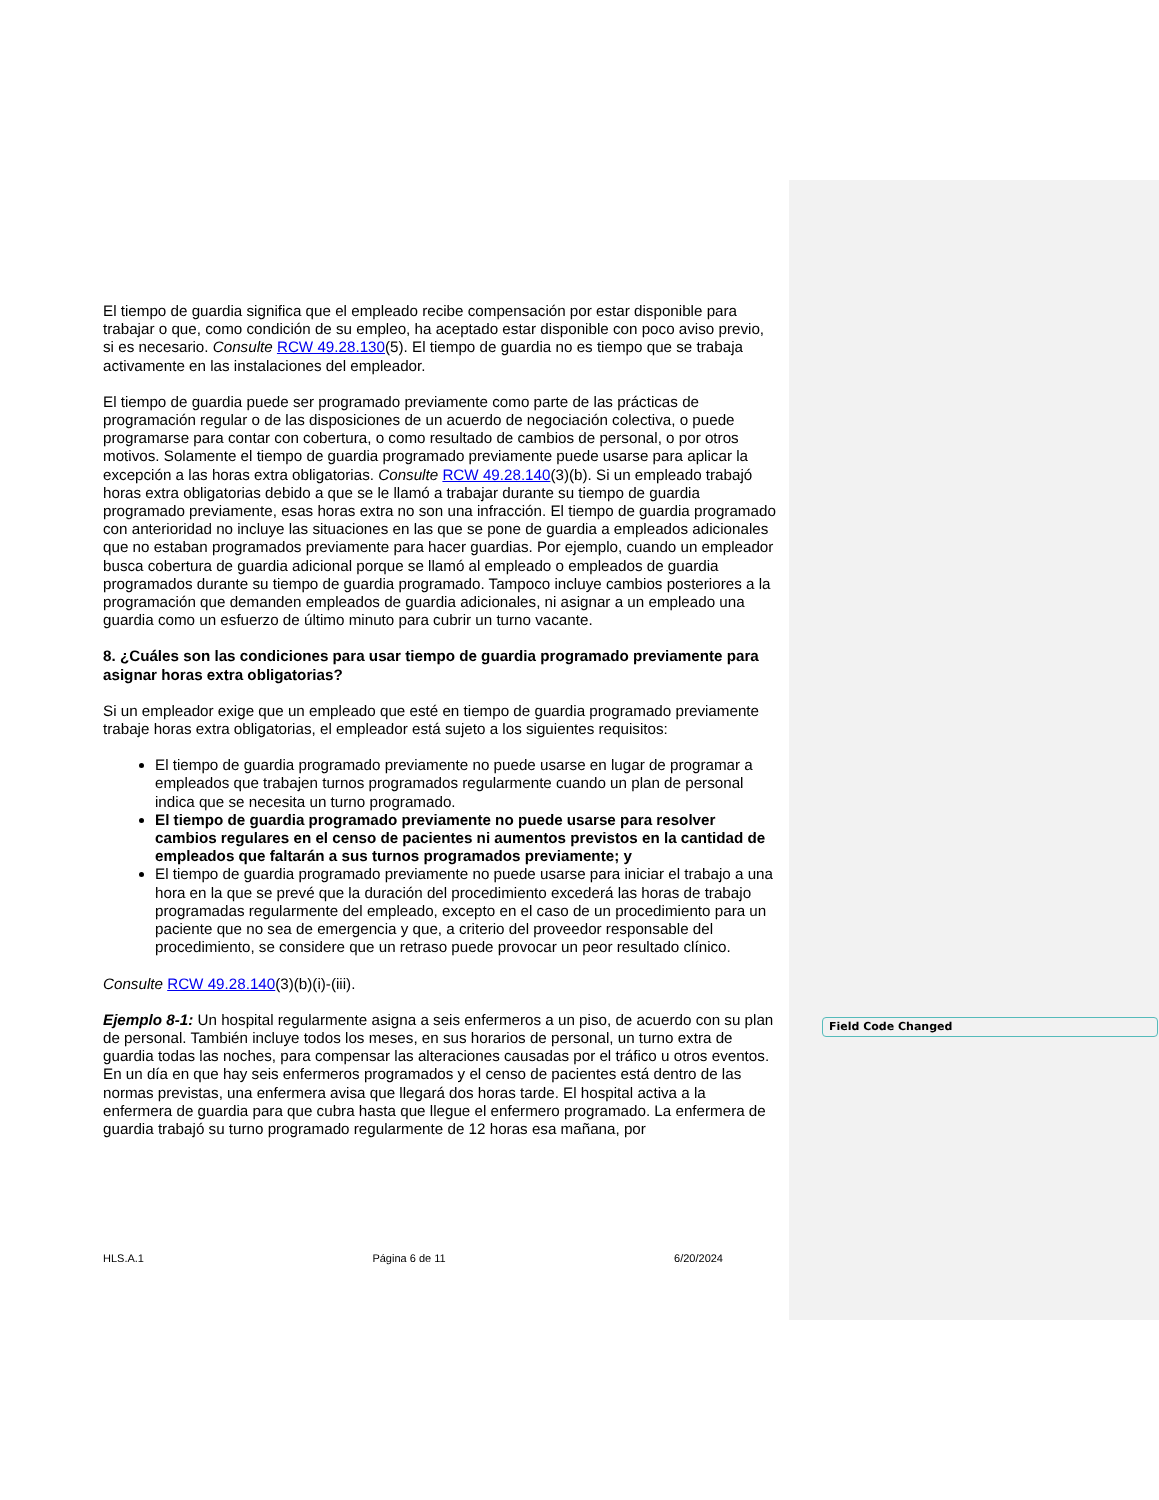El tiempo de guardia significa que el empleado recibe compensación por estar disponible para trabajar o que, como condición de su empleo, ha aceptado estar disponible con poco aviso previo, si es necesario. Consulte RCW 49.28.130(5). El tiempo de guardia no es tiempo que se trabaja activamente en las instalaciones del empleador.
El tiempo de guardia puede ser programado previamente como parte de las prácticas de programación regular o de las disposiciones de un acuerdo de negociación colectiva, o puede programarse para contar con cobertura, o como resultado de cambios de personal, o por otros motivos. Solamente el tiempo de guardia programado previamente puede usarse para aplicar la excepción a las horas extra obligatorias. Consulte RCW 49.28.140(3)(b). Si un empleado trabajó horas extra obligatorias debido a que se le llamó a trabajar durante su tiempo de guardia programado previamente, esas horas extra no son una infracción. El tiempo de guardia programado con anterioridad no incluye las situaciones en las que se pone de guardia a empleados adicionales que no estaban programados previamente para hacer guardias. Por ejemplo, cuando un empleador busca cobertura de guardia adicional porque se llamó al empleado o empleados de guardia programados durante su tiempo de guardia programado. Tampoco incluye cambios posteriores a la programación que demanden empleados de guardia adicionales, ni asignar a un empleado una guardia como un esfuerzo de último minuto para cubrir un turno vacante.
8. ¿Cuáles son las condiciones para usar tiempo de guardia programado previamente para asignar horas extra obligatorias?
Si un empleador exige que un empleado que esté en tiempo de guardia programado previamente trabaje horas extra obligatorias, el empleador está sujeto a los siguientes requisitos:
El tiempo de guardia programado previamente no puede usarse en lugar de programar a empleados que trabajen turnos programados regularmente cuando un plan de personal indica que se necesita un turno programado.
El tiempo de guardia programado previamente no puede usarse para resolver cambios regulares en el censo de pacientes ni aumentos previstos en la cantidad de empleados que faltarán a sus turnos programados previamente; y
El tiempo de guardia programado previamente no puede usarse para iniciar el trabajo a una hora en la que se prevé que la duración del procedimiento excederá las horas de trabajo programadas regularmente del empleado, excepto en el caso de un procedimiento para un paciente que no sea de emergencia y que, a criterio del proveedor responsable del procedimiento, se considere que un retraso puede provocar un peor resultado clínico.
Consulte RCW 49.28.140(3)(b)(i)-(iii).
Ejemplo 8-1: Un hospital regularmente asigna a seis enfermeros a un piso, de acuerdo con su plan de personal. También incluye todos los meses, en sus horarios de personal, un turno extra de guardia todas las noches, para compensar las alteraciones causadas por el tráfico u otros eventos. En un día en que hay seis enfermeros programados y el censo de pacientes está dentro de las normas previstas, una enfermera avisa que llegará dos horas tarde. El hospital activa a la enfermera de guardia para que cubra hasta que llegue el enfermero programado. La enfermera de guardia trabajó su turno programado regularmente de 12 horas esa mañana, por
Field Code Changed
HLS.A.1 Página 6 de 11 6/20/2024